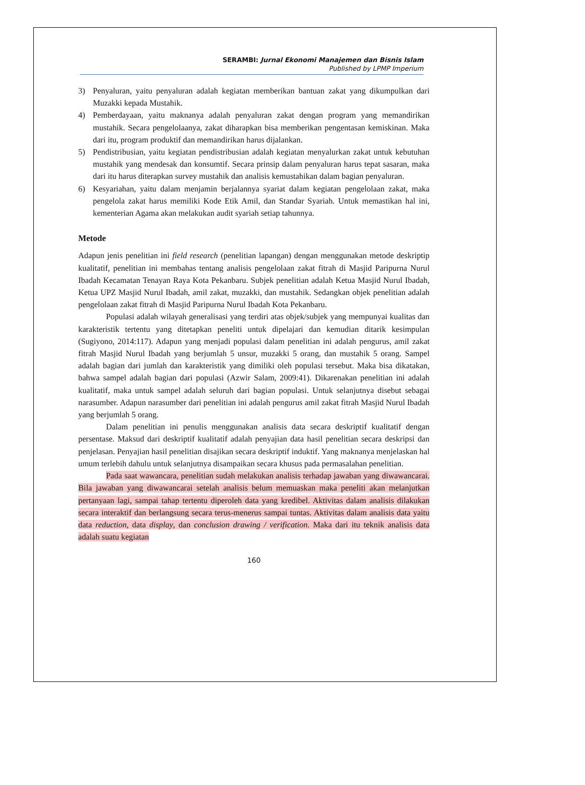SERAMBI: Jurnal Ekonomi Manajemen dan Bisnis Islam
Published by LPMP Imperium
3) Penyaluran, yaitu penyaluran adalah kegiatan memberikan bantuan zakat yang dikumpulkan dari Muzakki kepada Mustahik.
4) Pemberdayaan, yaitu maknanya adalah penyaluran zakat dengan program yang memandirikan mustahik. Secara pengelolaanya, zakat diharapkan bisa memberikan pengentasan kemiskinan. Maka dari itu, program produktif dan memandirikan harus dijalankan.
5) Pendistribusian, yaitu kegiatan pendistribusian adalah kegiatan menyalurkan zakat untuk kebutuhan mustahik yang mendesak dan konsumtif. Secara prinsip dalam penyaluran harus tepat sasaran, maka dari itu harus diterapkan survey mustahik dan analisis kemustahikan dalam bagian penyaluran.
6) Kesyariahan, yaitu dalam menjamin berjalannya syariat dalam kegiatan pengelolaan zakat, maka pengelola zakat harus memiliki Kode Etik Amil, dan Standar Syariah. Untuk memastikan hal ini, kementerian Agama akan melakukan audit syariah setiap tahunnya.
Metode
Adapun jenis penelitian ini field research (penelitian lapangan) dengan menggunakan metode deskriptip kualitatif, penelitian ini membahas tentang analisis pengelolaan zakat fitrah di Masjid Paripurna Nurul Ibadah Kecamatan Tenayan Raya Kota Pekanbaru. Subjek penelitian adalah Ketua Masjid Nurul Ibadah, Ketua UPZ Masjid Nurul Ibadah, amil zakat, muzakki, dan mustahik. Sedangkan objek penelitian adalah pengelolaan zakat fitrah di Masjid Paripurna Nurul Ibadah Kota Pekanbaru.
Populasi adalah wilayah generalisasi yang terdiri atas objek/subjek yang mempunyai kualitas dan karakteristik tertentu yang ditetapkan peneliti untuk dipelajari dan kemudian ditarik kesimpulan (Sugiyono, 2014:117). Adapun yang menjadi populasi dalam penelitian ini adalah pengurus, amil zakat fitrah Masjid Nurul Ibadah yang berjumlah 5 unsur, muzakki 5 orang, dan mustahik 5 orang. Sampel adalah bagian dari jumlah dan karakteristik yang dimiliki oleh populasi tersebut. Maka bisa dikatakan, bahwa sampel adalah bagian dari populasi (Azwir Salam, 2009:41). Dikarenakan penelitian ini adalah kualitatif, maka untuk sampel adalah seluruh dari bagian populasi. Untuk selanjutnya disebut sebagai narasumber. Adapun narasumber dari penelitian ini adalah pengurus amil zakat fitrah Masjid Nurul Ibadah yang berjumlah 5 orang.
Dalam penelitian ini penulis menggunakan analisis data secara deskriptif kualitatif dengan persentase. Maksud dari deskriptif kualitatif adalah penyajian data hasil penelitian secara deskripsi dan penjelasan. Penyajian hasil penelitian disajikan secara deskriptif induktif. Yang maknanya menjelaskan hal umum terlebih dahulu untuk selanjutnya disampaikan secara khusus pada permasalahan penelitian.
Pada saat wawancara, penelitian sudah melakukan analisis terhadap jawaban yang diwawancarai. Bila jawaban yang diwawancarai setelah analisis belum memuaskan maka peneliti akan melanjutkan pertanyaan lagi, sampai tahap tertentu diperoleh data yang kredibel. Aktivitas dalam analisis dilakukan secara interaktif dan berlangsung secara terus-menerus sampai tuntas. Aktivitas dalam analisis data yaitu data reduction, data display, dan conclusion drawing / verification. Maka dari itu teknik analisis data adalah suatu kegiatan
160